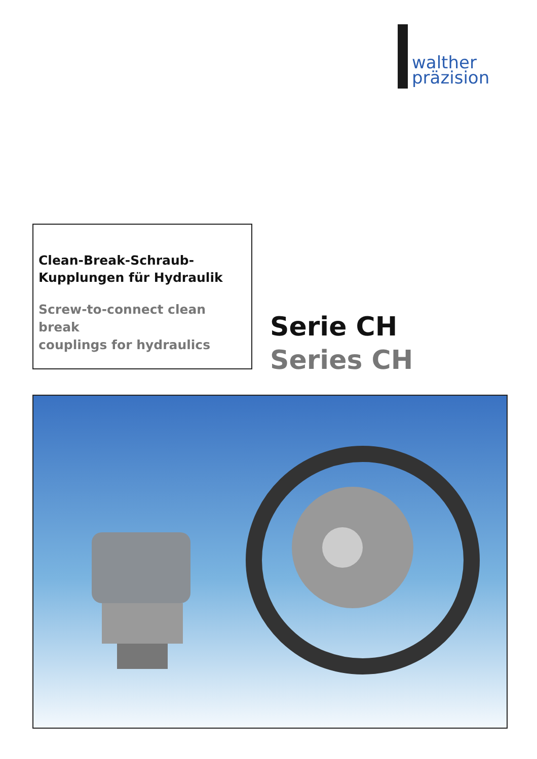walther
präzision
Clean-Break-Schraub-
Kupplungen für Hydraulik
Screw-to-connect clean break
couplings for hydraulics
Serie CH
Series CH